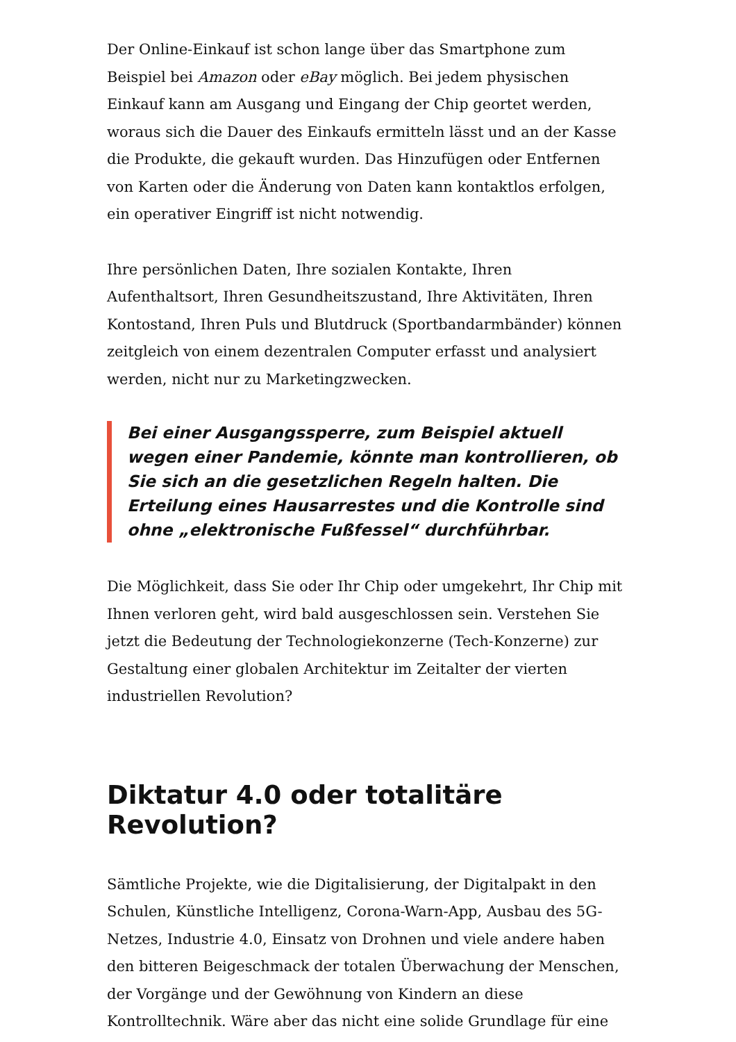Der Online-Einkauf ist schon lange über das Smartphone zum Beispiel bei Amazon oder eBay möglich. Bei jedem physischen Einkauf kann am Ausgang und Eingang der Chip geortet werden, woraus sich die Dauer des Einkaufs ermitteln lässt und an der Kasse die Produkte, die gekauft wurden. Das Hinzufügen oder Entfernen von Karten oder die Änderung von Daten kann kontaktlos erfolgen, ein operativer Eingriff ist nicht notwendig.
Ihre persönlichen Daten, Ihre sozialen Kontakte, Ihren Aufenthaltsort, Ihren Gesundheitszustand, Ihre Aktivitäten, Ihren Kontostand, Ihren Puls und Blutdruck (Sportbandarmbänder) können zeitgleich von einem dezentralen Computer erfasst und analysiert werden, nicht nur zu Marketingzwecken.
Bei einer Ausgangssperre, zum Beispiel aktuell wegen einer Pandemie, könnte man kontrollieren, ob Sie sich an die gesetzlichen Regeln halten. Die Erteilung eines Hausarrestes und die Kontrolle sind ohne „elektronische Fußfessel“ durchführbar.
Die Möglichkeit, dass Sie oder Ihr Chip oder umgekehrt, Ihr Chip mit Ihnen verloren geht, wird bald ausgeschlossen sein. Verstehen Sie jetzt die Bedeutung der Technologiekonzerne (Tech-Konzerne) zur Gestaltung einer globalen Architektur im Zeitalter der vierten industriellen Revolution?
Diktatur 4.0 oder totalitäre Revolution?
Sämtliche Projekte, wie die Digitalisierung, der Digitalpakt in den Schulen, Künstliche Intelligenz, Corona-Warn-App, Ausbau des 5G-Netzes, Industrie 4.0, Einsatz von Drohnen und viele andere haben den bitteren Beigeschmack der totalen Überwachung der Menschen, der Vorgänge und der Gewöhnung von Kindern an diese Kontrolltechnik. Wäre aber das nicht eine solide Grundlage für eine